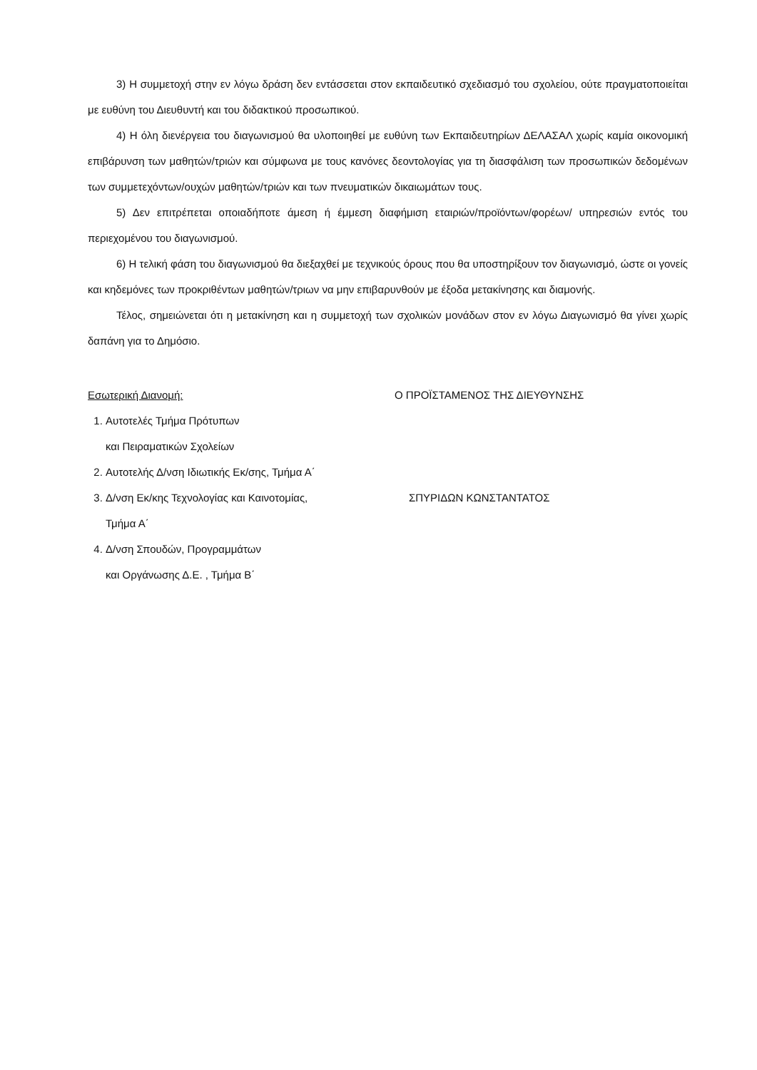3) Η συμμετοχή στην εν λόγω δράση δεν εντάσσεται στον εκπαιδευτικό σχεδιασμό του σχολείου, ούτε πραγματοποιείται με ευθύνη του Διευθυντή και του διδακτικού προσωπικού.
4) Η όλη διενέργεια του διαγωνισμού θα υλοποιηθεί με ευθύνη των Εκπαιδευτηρίων ΔΕΛΑΣΑΛ χωρίς καμία οικονομική επιβάρυνση των μαθητών/τριών και σύμφωνα με τους κανόνες δεοντολογίας για τη διασφάλιση των προσωπικών δεδομένων των συμμετεχόντων/ουχών μαθητών/τριών και των πνευματικών δικαιωμάτων τους.
5) Δεν επιτρέπεται οποιαδήποτε άμεση ή έμμεση διαφήμιση εταιριών/προϊόντων/φορέων/ υπηρεσιών εντός του περιεχομένου του διαγωνισμού.
6) Η τελική φάση του διαγωνισμού θα διεξαχθεί με τεχνικούς όρους που θα υποστηρίξουν τον διαγωνισμό, ώστε οι γονείς και κηδεμόνες των προκριθέντων μαθητών/τριων να μην επιβαρυνθούν με έξοδα μετακίνησης και διαμονής.
Τέλος, σημειώνεται ότι η μετακίνηση και η συμμετοχή των σχολικών μονάδων στον εν λόγω Διαγωνισμό θα γίνει χωρίς δαπάνη για το Δημόσιο.
Εσωτερική Διανομή:
1. Αυτοτελές Τμήμα Πρότυπων
και Πειραματικών Σχολείων
2. Αυτοτελής Δ/νση Ιδιωτικής Εκ/σης, Τμήμα Α΄
3. Δ/νση Εκ/κης Τεχνολογίας και Καινοτομίας,
Τμήμα Α΄
4. Δ/νση Σπουδών, Προγραμμάτων
και Οργάνωσης Δ.Ε. , Τμήμα Β΄
Ο ΠΡΟΪΣΤΑΜΕΝΟΣ ΤΗΣ ΔΙΕΥΘΥΝΣΗΣ
ΣΠΥΡΙΔΩΝ ΚΩΝΣΤΑΝΤΑΤΟΣ